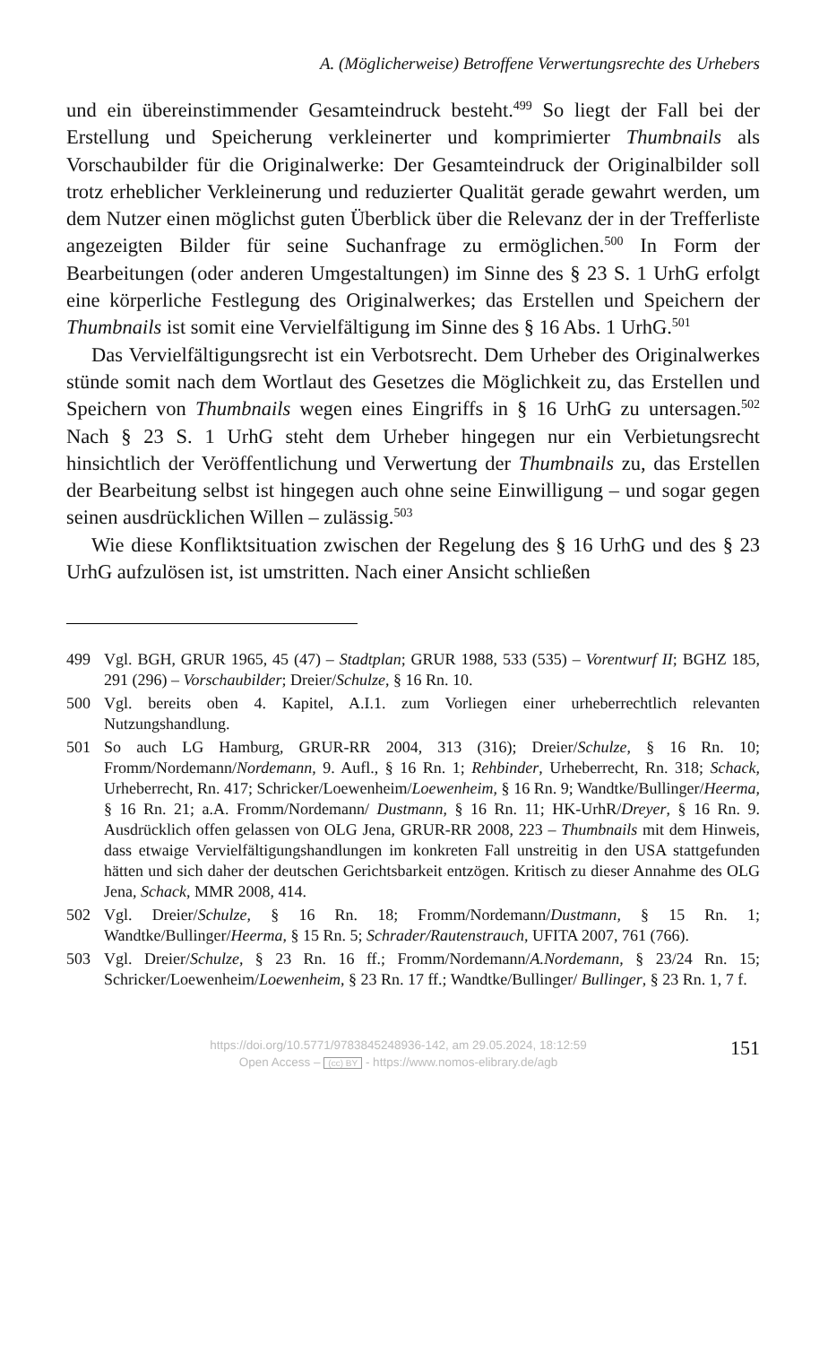A. (Möglicherweise) Betroffene Verwertungsrechte des Urhebers
und ein übereinstimmender Gesamteindruck besteht.<sup>499</sup> So liegt der Fall bei der Erstellung und Speicherung verkleinerter und komprimierter Thumbnails als Vorschaubilder für die Originalwerke: Der Gesamteindruck der Originalbilder soll trotz erheblicher Verkleinerung und reduzierter Qualität gerade gewahrt werden, um dem Nutzer einen möglichst guten Überblick über die Relevanz der in der Trefferliste angezeigten Bilder für seine Suchanfrage zu ermöglichen.<sup>500</sup> In Form der Bearbeitungen (oder anderen Umgestaltungen) im Sinne des § 23 S. 1 UrhG erfolgt eine körperliche Festlegung des Originalwerkes; das Erstellen und Speichern der Thumbnails ist somit eine Vervielfältigung im Sinne des § 16 Abs. 1 UrhG.<sup>501</sup>
Das Vervielfältigungsrecht ist ein Verbotsrecht. Dem Urheber des Originalwerkes stünde somit nach dem Wortlaut des Gesetzes die Möglichkeit zu, das Erstellen und Speichern von Thumbnails wegen eines Eingriffs in § 16 UrhG zu untersagen.<sup>502</sup> Nach § 23 S. 1 UrhG steht dem Urheber hingegen nur ein Verbietungsrecht hinsichtlich der Veröffentlichung und Verwertung der Thumbnails zu, das Erstellen der Bearbeitung selbst ist hingegen auch ohne seine Einwilligung – und sogar gegen seinen ausdrücklichen Willen – zulässig.<sup>503</sup>
Wie diese Konfliktsituation zwischen der Regelung des § 16 UrhG und des § 23 UrhG aufzulösen ist, ist umstritten. Nach einer Ansicht schließen
499 Vgl. BGH, GRUR 1965, 45 (47) – Stadtplan; GRUR 1988, 533 (535) – Vorentwurf II; BGHZ 185, 291 (296) – Vorschaubilder; Dreier/Schulze, § 16 Rn. 10.
500 Vgl. bereits oben 4. Kapitel, A.I.1. zum Vorliegen einer urheberrechtlich relevanten Nutzungshandlung.
501 So auch LG Hamburg, GRUR-RR 2004, 313 (316); Dreier/Schulze, § 16 Rn. 10; Fromm/Nordemann/Nordemann, 9. Aufl., § 16 Rn. 1; Rehbinder, Urheberrecht, Rn. 318; Schack, Urheberrecht, Rn. 417; Schricker/Loewenheim/Loewenheim, § 16 Rn. 9; Wandtke/Bullinger/Heerma, § 16 Rn. 21; a.A. Fromm/Nordemann/ Dustmann, § 16 Rn. 11; HK-UrhR/Dreyer, § 16 Rn. 9. Ausdrücklich offen gelassen von OLG Jena, GRUR-RR 2008, 223 – Thumbnails mit dem Hinweis, dass etwaige Vervielfältigungshandlungen im konkreten Fall unstreitig in den USA stattgefunden hätten und sich daher der deutschen Gerichtsbarkeit entzögen. Kritisch zu dieser Annahme des OLG Jena, Schack, MMR 2008, 414.
502 Vgl. Dreier/Schulze, § 16 Rn. 18; Fromm/Nordemann/Dustmann, § 15 Rn. 1; Wandtke/Bullinger/Heerma, § 15 Rn. 5; Schrader/Rautenstrauch, UFITA 2007, 761 (766).
503 Vgl. Dreier/Schulze, § 23 Rn. 16 ff.; Fromm/Nordemann/A.Nordemann, § 23/24 Rn. 15; Schricker/Loewenheim/Loewenheim, § 23 Rn. 17 ff.; Wandtke/Bullinger/ Bullinger, § 23 Rn. 1, 7 f.
https://doi.org/10.5771/9783845248936-142, am 29.05.2024, 18:12:59
Open Access – (cc) BY - https://www.nomos-elibrary.de/agb
151